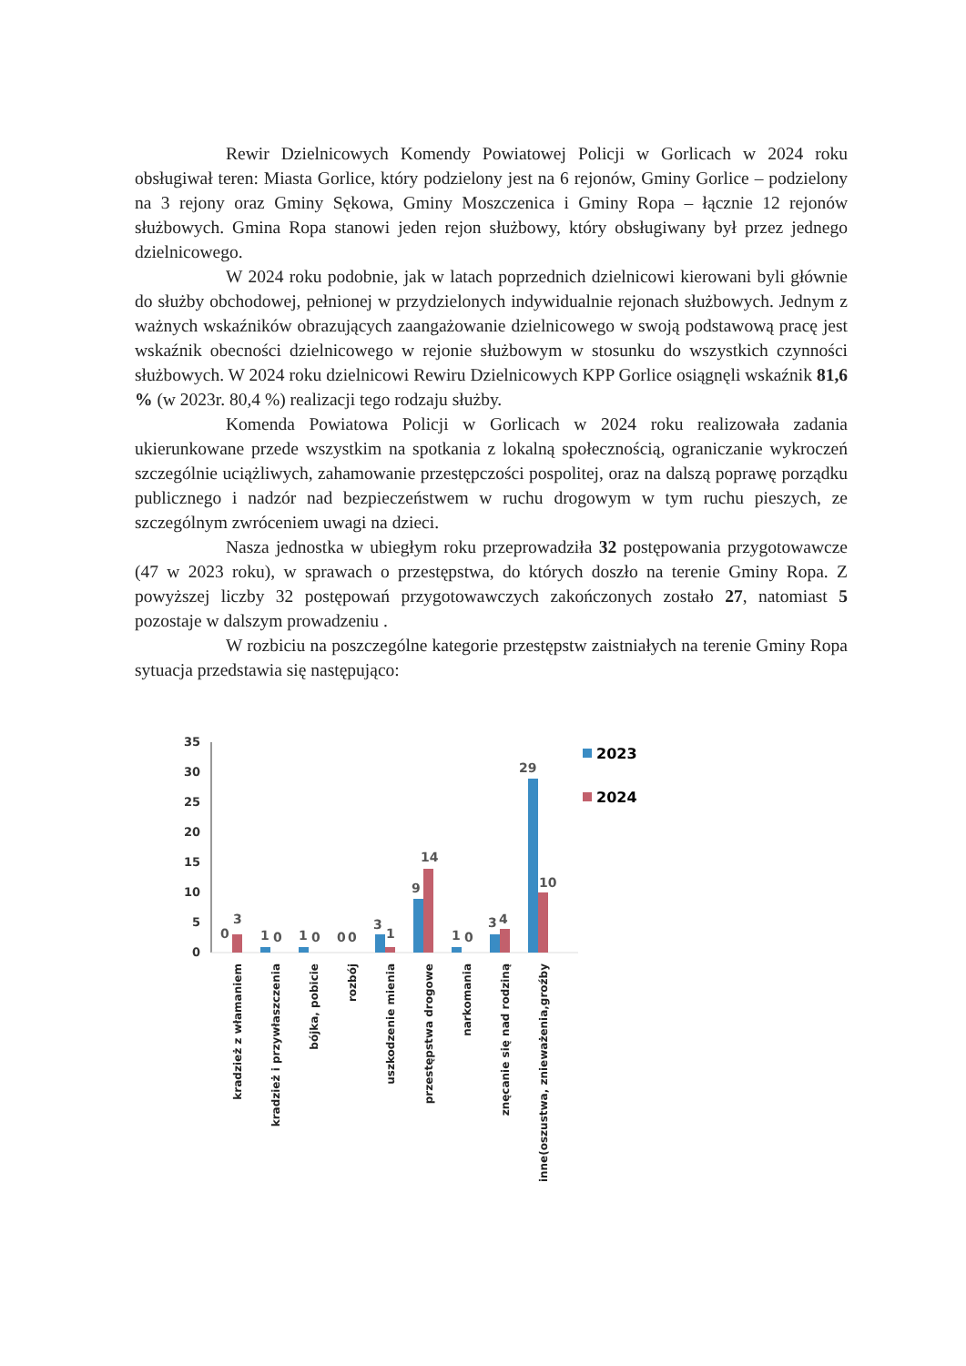Rewir Dzielnicowych Komendy Powiatowej Policji w Gorlicach w 2024 roku obsługiwał teren: Miasta Gorlice, który podzielony jest na 6 rejonów, Gminy Gorlice – podzielony na 3 rejony oraz Gminy Sękowa, Gminy Moszczenica i Gminy Ropa – łącznie 12 rejonów służbowych. Gmina Ropa stanowi jeden rejon służbowy, który obsługiwany był przez jednego dzielnicowego.
W 2024 roku podobnie, jak w latach poprzednich dzielnicowi kierowani byli głównie do służby obchodowej, pełnionej w przydzielonych indywidualnie rejonach służbowych. Jednym z ważnych wskaźników obrazujących zaangażowanie dzielnicowego w swoją podstawową pracę jest wskaźnik obecności dzielnicowego w rejonie służbowym w stosunku do wszystkich czynności służbowych. W 2024 roku dzielnicowi Rewiru Dzielnicowych KPP Gorlice osiągnęli wskaźnik 81,6 % (w 2023r. 80,4 %) realizacji tego rodzaju służby.
Komenda Powiatowa Policji w Gorlicach w 2024 roku realizowała zadania ukierunkowane przede wszystkim na spotkania z lokalną społecznością, ograniczanie wykroczeń szczególnie uciążliwych, zahamowanie przestępczości pospolitej, oraz na dalszą poprawę porządku publicznego i nadzór nad bezpieczeństwem w ruchu drogowym w tym ruchu pieszych, ze szczególnym zwróceniem uwagi na dzieci.
Nasza jednostka w ubiegłym roku przeprowadziła 32 postępowania przygotowawcze (47 w 2023 roku), w sprawach o przestępstwa, do których doszło na terenie Gminy Ropa. Z powyższej liczby 32 postępowań przygotowawczych zakończonych zostało 27, natomiast 5 pozostaje w dalszym prowadzeniu .
W rozbiciu na poszczególne kategorie przestępstw zaistniałych na terenie Gminy Ropa sytuacja przedstawia się następująco:
35
30
25
20
15
10
5
0
0
3
1
0
1
0
0
0
3
1
9
14
1
0
3
4
29
10
2023
2024
kradzież z włamaniem
kradzież i przywłaszczenia
bójka, pobicie
rozbój
uszkodzenie mienia
przestępstwa drogowe
narkomania
znęcanie się nad rodziną
inne(oszustwa, znieważenia,groźby